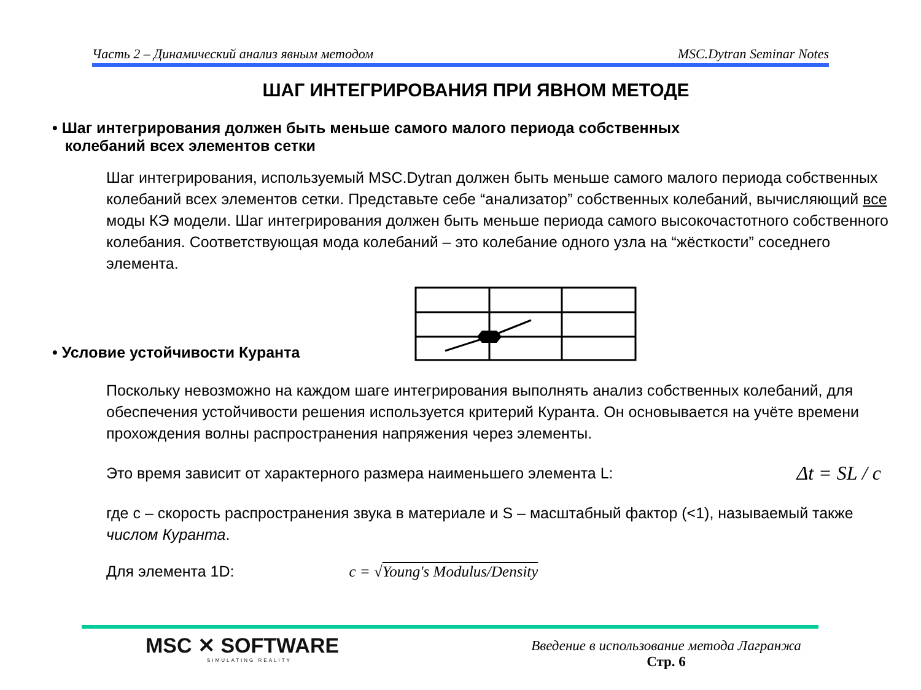Часть 2 – Динамический анализ явным методом MSC.Dytran Seminar Notes
ШАГ ИНТЕГРИРОВАНИЯ ПРИ ЯВНОМ МЕТОДЕ
• Шаг интегрирования должен быть меньше самого малого периода собственных
колебаний всех элементов сетки
Шаг интегрирования, используемый MSC.Dytran должен быть меньше самого малого периода собственных колебаний всех элементов сетки. Представьте себе “анализатор” собственных колебаний, вычисляющий все моды КЭ модели. Шаг интегрирования должен быть меньше периода самого высокочастотного собственного колебания. Соответствующая мода колебаний – это колебание одного узла на “жёсткости” соседнего элемента.
• Условие устойчивости Куранта
Поскольку невозможно на каждом шаге интегрирования выполнять анализ собственных колебаний, для обеспечения устойчивости решения используется критерий Куранта. Он основывается на учёте времени прохождения волны распространения напряжения через элементы.
Это время зависит от характерного размера наименьшего элемента L: Δt = SL / c
где c – скорость распространения звука в материале и S – масштабный фактор (<1), называемый также числом Куранта.
Для элемента 1D: c = √Young's Modulus/Density
MSC ✕ SOFTWARE
SIMULATING REALITY
Введение в использование метода Лагранжа
Стр. 6